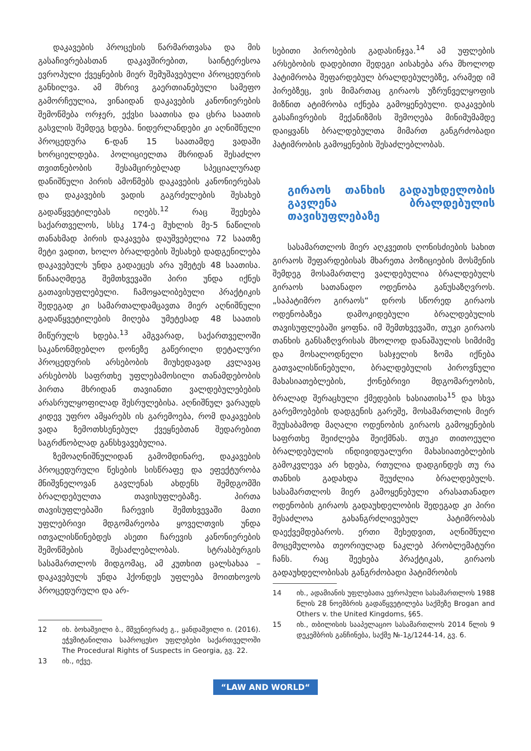დაკავების პროცესის წარმართვასა და მის გასაჩივრებასთან დაკავშირებით, საინტერესოა ევროპული ქვეყნების მიერ შემუშავებული პროცედურის განხილვა. ამ მხრივ გაერთიანებული სამეფო გამორჩეულია, ვინაიდან დაკავების კანონიერების შემოწმება ორჯერ, ექვსი საათისა და ცხრა საათის გასვლის შემდეგ ხდება. ნიდერლანდები კი აღნიშნული პროცედურა 6-დან 15 საათამდე ვადაში ხორციელდება. პოლიციელთა მხრიდან შესაძლო თვითნებობის შესამცირებლად სპეციალურად დანიშნული პირის ამოწმებს დაკავების კანონიერებას და დაკავების ვადის გაგრძელების შესახებ გადაწყვეტილებას იღებს.<sup>12</sup> რაც შეეხება საქართველოს, სსსკ 174-ე მუხლის მე-5 ნაწილის თანახმად პირის დაკავება დაუშვებელია 72 საათზე მეტი ვადით, ხოლო ბრალდების შესახებ დადგენილება დაკავებულს უნდა გადაეცეს არა უმეტეს 48 საათისა. წინააღმდეგ შემთხვევაში პირი უნდა იქნეს გათავისუფლებული. ჩამოყალიბებული პრაქტიკის შედეგად კი სამართალდამცავთა მიერ აღნიშნული გადაწყვეტილების მიღება უმეტესად 48 საათის მიწურულს ხდება.<sup>13</sup> ამგვარად, საქართველოში საკანონმდებლო დონეზე გაწერილი დეტალური პროცედურის არსებობის მიუხედავად კვლავაც არსებობს საფრთხე უფლებამოსილი თანამდებობის პირთა მხრიდან თავიანთი ვალდებულებების არასრულყოფილად შესრულებისა. აღნიშნულ ვარაუდს კიდევ უფრო ამყარებს ის გარემოება, რომ დაკავების ვადა ზემოთხსენებულ ქვეყნებთან შედარებით საგრძნობლად განსხვავებულია.
ზემოაღნიშნულიდან გამომდინარე, დაკავების პროცედურული წესების სისწრაფე და ეფექტურობა მნიშვნელოვან გავლენას ახდენს შემდგომში ბრალდებულთა თავისუფლებაზე. პირთა თავისუფლებაში ჩარევის შემთხვევაში მათი უფლებრივი მდგომარეობა ყოველთვის უნდა ითვალისწინებდეს ასეთი ჩარევის კანონიერების შემოწმების შესაძლებლობას. სტრასბურგის სასამართლოს მიდგომაც, ამ კუთხით ცალსახაა – დაკავებულს უნდა ჰქონდეს უფლება მოითხოვოს პროცედურული და არ-
12 იხ. ბოხაშვილი ბ., მშვენიერაძე გ., ყანდაშვილი ი. (2016). ეჭვმიტანილთა საპროცესო უფლებები საქართველოში The Procedural Rights of Suspects in Georgia, გვ. 22.
13 იხ., იქვე.
სებითი პირობების გადასინჯვა.<sup>14</sup> ამ უფლების არსებობის დადებითი შედეგი აისახება არა მხოლოდ პატიმრობა შეფარდებულ ბრალდებულებზე, არამედ იმ პირებზეც, ვის მიმართაც გირაოს უზრუნველყოფის მიზნით ატიმრობა იქნება გამოყენებული. დაკავების გასაჩივრების მექანიზმის შემოღება მინიმუმამდე დაიყვანს ბრალდებულთა მიმართ განგრძობადი პატიმრობის გამოყენების შესაძლებლობას.
გირაოს თანხის გადაუხდელობის გავლენა ბრალდებულის თავისუფლებაზე
სასამართლოს მიერ აღკვეთის ღონისძიების სახით გირაოს შეფარდებისას მხარეთა პოზიციების მოსმენის შემდეგ მოსამართლე ვალდებულია ბრალდებულს გირაოს სათანადო ოდენობა განუსაზღვროს. „საპატიმრო გირაოს“ დროს სწორედ გირაოს ოდენობაზეა დამოკიდებული ბრალდებულის თავისუფლებაში ყოფნა. იმ შემთხვევაში, თუკი გირაოს თანხის განსაზღვრისას მხოლოდ დანაშაულის სიმძიმე და მოსალოდნელი სასჯელის ზომა იქნება გათვალისწინებული, ბრალდებულის პიროვნული მახასიათებლების, ქონებრივი მდგომარეობის, ბრალად შერაცხული ქმედების ხასიათისა<sup>15</sup> და სხვა გარემოებების დადგენის გარეშე, მოსამართლის მიერ შეუსაბამოდ მაღალი ოდენობის გირაოს გამოყენების საფრთხე შეიძლება შეიქმნას. თუკი თითოეული ბრალდებულის ინდივიდუალური მახასიათებლების გამოკვლევა არ ხდება, რთულია დადგინდეს თუ რა თანხის გადახდა შეუძლია ბრალდებულს. სასამართლოს მიერ გამოყენებული არასათანადო ოდენობის გირაოს გადაუხდელობის შედეგად კი პირი შესაძლოა გახანგრძლივებულ პატიმრობას დაექვემდებაროს. ერთი შეხედვით, აღნიშნული მოცემულობა თეორიულად ნაკლებ პრობლემატური ჩანს. რაც შეეხება პრაქტიკას, გირაოს გადაუხდელობისას განგრძობადი პატიმრობის
14 იხ., ადამიანის უფლებათა ევროპული სასამართლოს 1988 წლის 28 ნოემბრის გადაწყვეტილება საქმეზე Brogan and Others v. the United Kingdoms, §65.
15 იხ., თბილისის სააპელაციო სასამართლოს 2014 წლის 9 დეკემბრის განჩინება, საქმე №-1გ/1244-14, გვ. 6.
“LAW AND WORLD“